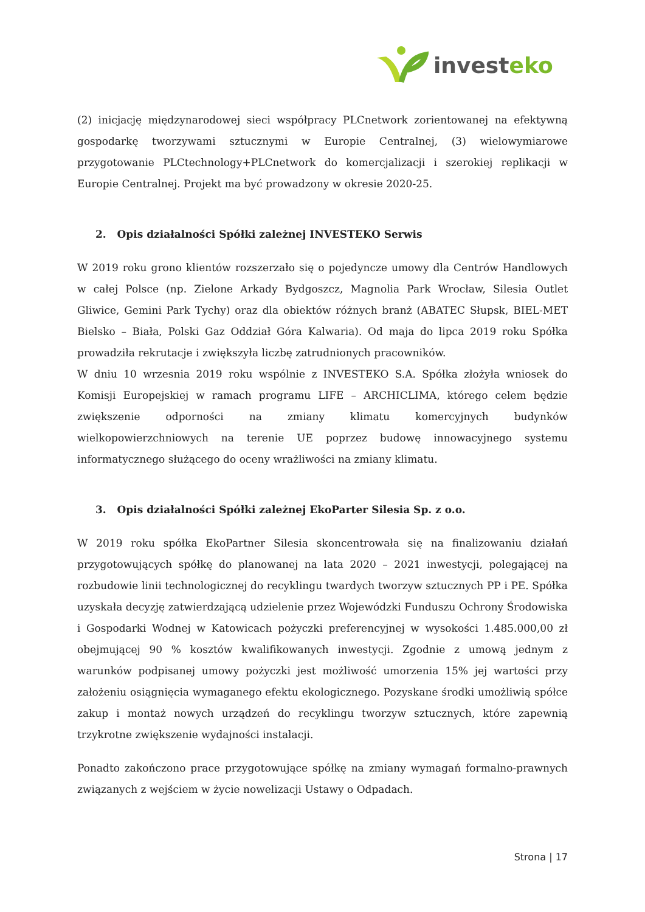investeko
(2) inicjację międzynarodowej sieci współpracy PLCnetwork zorientowanej na efektywną gospodarkę tworzywami sztucznymi w Europie Centralnej, (3) wielowymiarowe przygotowanie PLCtechnology+PLCnetwork do komercjalizacji i szerokiej replikacji w Europie Centralnej. Projekt ma być prowadzony w okresie 2020-25.
2. Opis działalności Spółki zależnej INVESTEKO Serwis
W 2019 roku grono klientów rozszerzało się o pojedyncze umowy dla Centrów Handlowych w całej Polsce (np. Zielone Arkady Bydgoszcz, Magnolia Park Wrocław, Silesia Outlet Gliwice, Gemini Park Tychy) oraz dla obiektów różnych branż (ABATEC Słupsk, BIEL-MET Bielsko – Biała, Polski Gaz Oddział Góra Kalwaria). Od maja do lipca 2019 roku Spółka prowadziła rekrutacje i zwiększyła liczbę zatrudnionych pracowników.
W dniu 10 wrzesnia 2019 roku wspólnie z INVESTEKO S.A. Spółka złożyła wniosek do Komisji Europejskiej w ramach programu LIFE – ARCHICLIMA, którego celem będzie zwiększenie odporności na zmiany klimatu komercyjnych budynków wielkopowierzchniowych na terenie UE poprzez budowę innowacyjnego systemu informatycznego służącego do oceny wrażliwości na zmiany klimatu.
3. Opis działalności Spółki zależnej EkoParter Silesia Sp. z o.o.
W 2019 roku spółka EkoPartner Silesia skoncentrowała się na finalizowaniu działań przygotowujących spółkę do planowanej na lata 2020 – 2021 inwestycji, polegającej na rozbudowie linii technologicznej do recyklingu twardych tworzyw sztucznych PP i PE. Spółka uzyskała decyzję zatwierdzającą udzielenie przez Wojewódzki Funduszu Ochrony Środowiska i Gospodarki Wodnej w Katowicach pożyczki preferencyjnej w wysokości 1.485.000,00 zł obejmującej 90 % kosztów kwalifikowanych inwestycji. Zgodnie z umową jednym z warunków podpisanej umowy pożyczki jest możliwość umorzenia 15% jej wartości przy założeniu osiągnięcia wymaganego efektu ekologicznego. Pozyskane środki umożliwią spółce zakup i montaż nowych urządzeń do recyklingu tworzyw sztucznych, które zapewnią trzykrotne zwiększenie wydajności instalacji.
Ponadto zakończono prace przygotowujące spółkę na zmiany wymagań formalno-prawnych związanych z wejściem w życie nowelizacji Ustawy o Odpadach.
Strona | 17